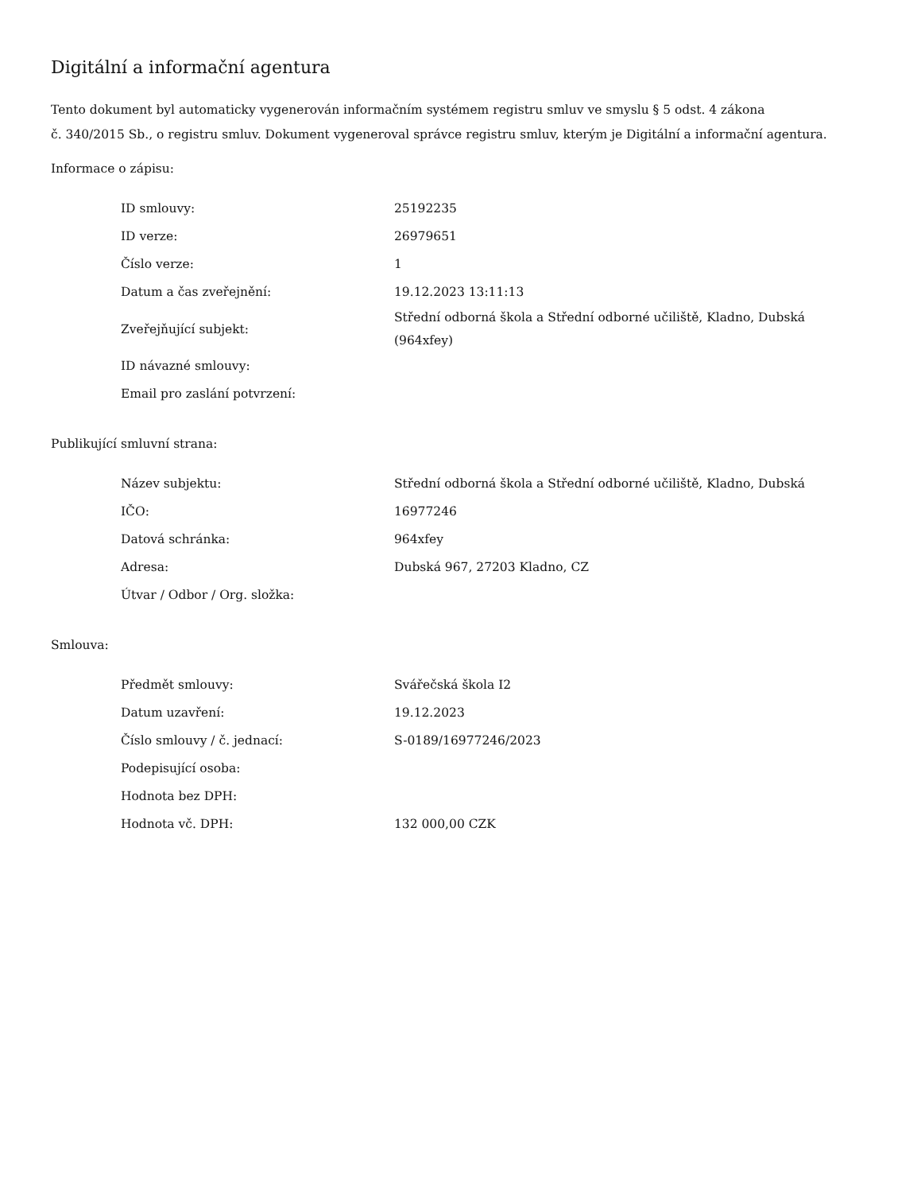Digitální a informační agentura
Tento dokument byl automaticky vygenerován informačním systémem registru smluv ve smyslu § 5 odst. 4 zákona
č. 340/2015 Sb., o registru smluv. Dokument vygeneroval správce registru smluv, kterým je Digitální a informační agentura.
Informace o zápisu:
| ID smlouvy: | 25192235 |
| ID verze: | 26979651 |
| Číslo verze: | 1 |
| Datum a čas zveřejnění: | 19.12.2023 13:11:13 |
| Zveřejňující subjekt: | Střední odborná škola a Střední odborné učiliště, Kladno, Dubská (964xfey) |
| ID návazné smlouvy: | |
| Email pro zaslání potvrzení: | |
Publikující smluvní strana:
| Název subjektu: | Střední odborná škola a Střední odborné učiliště, Kladno, Dubská |
| IČO: | 16977246 |
| Datová schránka: | 964xfey |
| Adresa: | Dubská 967, 27203 Kladno, CZ |
| Útvar / Odbor / Org. složka: | |
Smlouva:
| Předmět smlouvy: | Svářečská škola I2 |
| Datum uzavření: | 19.12.2023 |
| Číslo smlouvy / č. jednací: | S-0189/16977246/2023 |
| Podepisující osoba: | |
| Hodnota bez DPH: | |
| Hodnota vč. DPH: | 132 000,00 CZK |